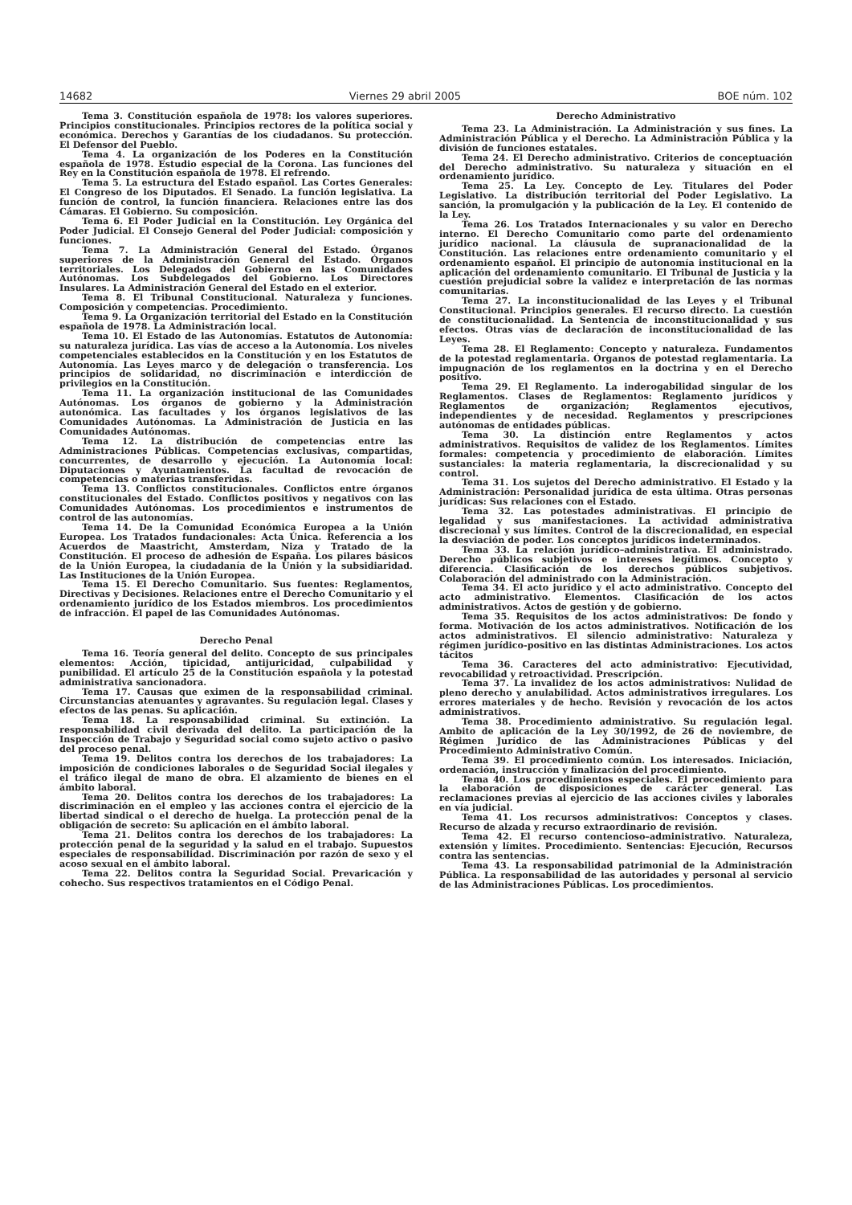14682 Viernes 29 abril 2005 BOE núm. 102
Tema 3. Constitución española de 1978: los valores superiores. Principios constitucionales. Principios rectores de la política social y económica. Derechos y Garantías de los ciudadanos. Su protección. El Defensor del Pueblo.
Tema 4. La organización de los Poderes en la Constitución española de 1978. Estudio especial de la Corona. Las funciones del Rey en la Constitución española de 1978. El refrendo.
Tema 5. La estructura del Estado español. Las Cortes Generales: El Congreso de los Diputados. El Senado. La función legislativa. La función de control, la función financiera. Relaciones entre las dos Cámaras. El Gobierno. Su composición.
Tema 6. El Poder Judicial en la Constitución. Ley Orgánica del Poder Judicial. El Consejo General del Poder Judicial: composición y funciones.
Tema 7. La Administración General del Estado. Órganos superiores de la Administración General del Estado. Órganos territoriales. Los Delegados del Gobierno en las Comunidades Autónomas. Los Subdelegados del Gobierno. Los Directores Insulares. La Administración General del Estado en el exterior.
Tema 8. El Tribunal Constitucional. Naturaleza y funciones. Composición y competencias. Procedimiento.
Tema 9. La Organización territorial del Estado en la Constitución española de 1978. La Administración local.
Tema 10. El Estado de las Autonomías. Estatutos de Autonomía: su naturaleza jurídica. Las vías de acceso a la Autonomía. Los niveles competenciales establecidos en la Constitución y en los Estatutos de Autonomía. Las Leyes marco y de delegación o transferencia. Los principios de solidaridad, no discriminación e interdicción de privilegios en la Constitución.
Tema 11. La organización institucional de las Comunidades Autónomas. Los órganos de gobierno y la Administración autonómica. Las facultades y los órganos legislativos de las Comunidades Autónomas. La Administración de Justicia en las Comunidades Autónomas.
Tema 12. La distribución de competencias entre las Administraciones Públicas. Competencias exclusivas, compartidas, concurrentes, de desarrollo y ejecución. La Autonomía local: Diputaciones y Ayuntamientos. La facultad de revocación de competencias o materias transferidas.
Tema 13. Conflictos constitucionales. Conflictos entre órganos constitucionales del Estado. Conflictos positivos y negativos con las Comunidades Autónomas. Los procedimientos e instrumentos de control de las autonomías.
Tema 14. De la Comunidad Económica Europea a la Unión Europea. Los Tratados fundacionales: Acta Única. Referencia a los Acuerdos de Maastricht, Amsterdam, Niza y Tratado de la Constitución. El proceso de adhesión de España. Los pilares básicos de la Unión Europea, la ciudadanía de la Unión y la subsidiaridad. Las Instituciones de la Unión Europea.
Tema 15. El Derecho Comunitario. Sus fuentes: Reglamentos, Directivas y Decisiones. Relaciones entre el Derecho Comunitario y el ordenamiento jurídico de los Estados miembros. Los procedimientos de infracción. El papel de las Comunidades Autónomas.
Derecho Penal
Tema 16. Teoría general del delito. Concepto de sus principales elementos: Acción, tipicidad, antijuricidad, culpabilidad y punibilidad. El artículo 25 de la Constitución española y la potestad administrativa sancionadora.
Tema 17. Causas que eximen de la responsabilidad criminal. Circunstancias atenuantes y agravantes. Su regulación legal. Clases y efectos de las penas. Su aplicación.
Tema 18. La responsabilidad criminal. Su extinción. La responsabilidad civil derivada del delito. La participación de la Inspección de Trabajo y Seguridad social como sujeto activo o pasivo del proceso penal.
Tema 19. Delitos contra los derechos de los trabajadores: La imposición de condiciones laborales o de Seguridad Social ilegales y el tráfico ilegal de mano de obra. El alzamiento de bienes en el ámbito laboral.
Tema 20. Delitos contra los derechos de los trabajadores: La discriminación en el empleo y las acciones contra el ejercicio de la libertad sindical o el derecho de huelga. La protección penal de la obligación de secreto: Su aplicación en el ámbito laboral.
Tema 21. Delitos contra los derechos de los trabajadores: La protección penal de la seguridad y la salud en el trabajo. Supuestos especiales de responsabilidad. Discriminación por razón de sexo y el acoso sexual en el ámbito laboral.
Tema 22. Delitos contra la Seguridad Social. Prevaricación y cohecho. Sus respectivos tratamientos en el Código Penal.
Derecho Administrativo
Tema 23. La Administración. La Administración y sus fines. La Administración Pública y el Derecho. La Administración Pública y la división de funciones estatales.
Tema 24. El Derecho administrativo. Criterios de conceptuación del Derecho administrativo. Su naturaleza y situación en el ordenamiento jurídico.
Tema 25. La Ley. Concepto de Ley. Titulares del Poder Legislativo. La distribución territorial del Poder Legislativo. La sanción, la promulgación y la publicación de la Ley. El contenido de la Ley.
Tema 26. Los Tratados Internacionales y su valor en Derecho interno. El Derecho Comunitario como parte del ordenamiento jurídico nacional. La cláusula de supranacionalidad de la Constitución. Las relaciones entre ordenamiento comunitario y el ordenamiento español. El principio de autonomía institucional en la aplicación del ordenamiento comunitario. El Tribunal de Justicia y la cuestión prejudicial sobre la validez e interpretación de las normas comunitarias.
Tema 27. La inconstitucionalidad de las Leyes y el Tribunal Constitucional. Principios generales. El recurso directo. La cuestión de constitucionalidad. La Sentencia de inconstitucionalidad y sus efectos. Otras vías de declaración de inconstitucionalidad de las Leyes.
Tema 28. El Reglamento: Concepto y naturaleza. Fundamentos de la potestad reglamentaria. Órganos de potestad reglamentaria. La impugnación de los reglamentos en la doctrina y en el Derecho positivo.
Tema 29. El Reglamento. La inderogabilidad singular de los Reglamentos. Clases de Reglamentos: Reglamento jurídicos y Reglamentos de organización; Reglamentos ejecutivos, independientes y de necesidad. Reglamentos y prescripciones autónomas de entidades públicas.
Tema 30. La distinción entre Reglamentos y actos administrativos. Requisitos de validez de los Reglamentos. Límites formales: competencia y procedimiento de elaboración. Límites sustanciales: la materia reglamentaria, la discrecionalidad y su control.
Tema 31. Los sujetos del Derecho administrativo. El Estado y la Administración: Personalidad jurídica de esta última. Otras personas jurídicas: Sus relaciones con el Estado.
Tema 32. Las potestades administrativas. El principio de legalidad y sus manifestaciones. La actividad administrativa discrecional y sus límites. Control de la discrecionalidad, en especial la desviación de poder. Los conceptos jurídicos indeterminados.
Tema 33. La relación jurídico–administrativa. El administrado. Derecho públicos subjetivos e intereses legítimos. Concepto y diferencia. Clasificación de los derechos públicos subjetivos. Colaboración del administrado con la Administración.
Tema 34. El acto jurídico y el acto administrativo. Concepto del acto administrativo. Elementos. Clasificación de los actos administrativos. Actos de gestión y de gobierno.
Tema 35. Requisitos de los actos administrativos: De fondo y forma. Motivación de los actos administrativos. Notificación de los actos administrativos. El silencio administrativo: Naturaleza y régimen jurídico-positivo en las distintas Administraciones. Los actos tácitos
Tema 36. Caracteres del acto administrativo: Ejecutividad, revocabilidad y retroactividad. Prescripción.
Tema 37. La invalidez de los actos administrativos: Nulidad de pleno derecho y anulabilidad. Actos administrativos irregulares. Los errores materiales y de hecho. Revisión y revocación de los actos administrativos.
Tema 38. Procedimiento administrativo. Su regulación legal. Ambito de aplicación de la Ley 30/1992, de 26 de noviembre, de Régimen Jurídico de las Administraciones Públicas y del Procedimiento Administrativo Común.
Tema 39. El procedimiento común. Los interesados. Iniciación, ordenación, instrucción y finalización del procedimiento.
Tema 40. Los procedimientos especiales. El procedimiento para la elaboración de disposiciones de carácter general. Las reclamaciones previas al ejercicio de las acciones civiles y laborales en vía judicial.
Tema 41. Los recursos administrativos: Conceptos y clases. Recurso de alzada y recurso extraordinario de revisión.
Tema 42. El recurso contencioso–administrativo. Naturaleza, extensión y límites. Procedimiento. Sentencias: Ejecución, Recursos contra las sentencias.
Tema 43. La responsabilidad patrimonial de la Administración Pública. La responsabilidad de las autoridades y personal al servicio de las Administraciones Públicas. Los procedimientos.